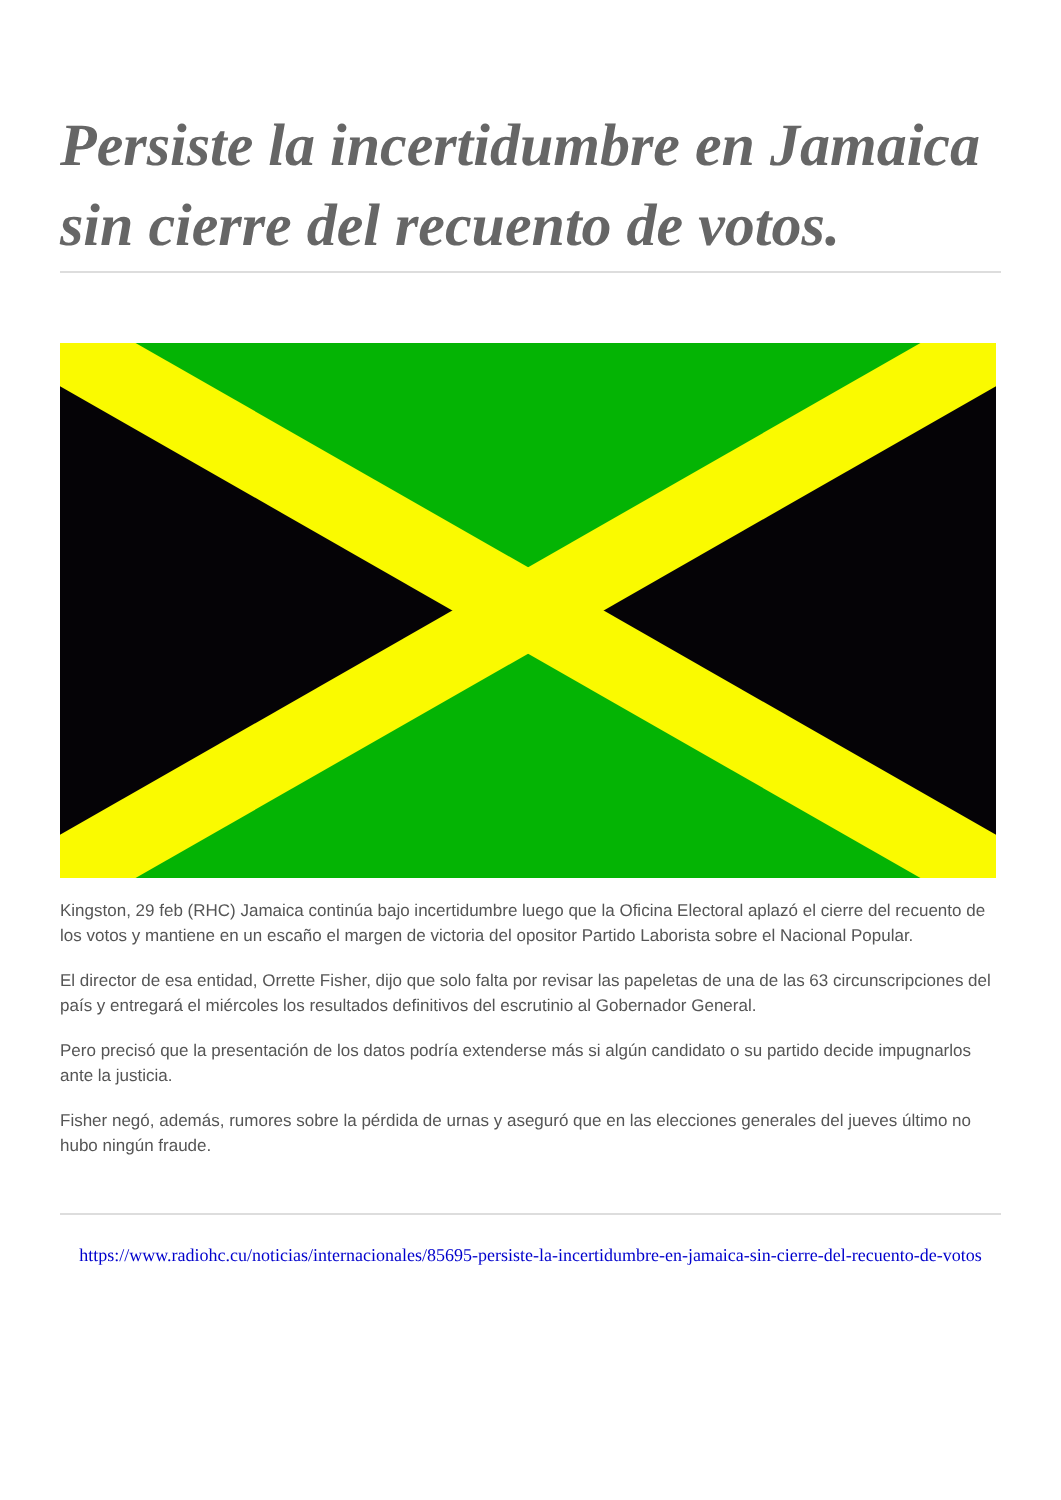Persiste la incertidumbre en Jamaica sin cierre del recuento de votos.
Kingston, 29 feb (RHC) Jamaica continúa bajo incertidumbre luego que la Oficina Electoral aplazó el cierre del recuento de los votos y mantiene en un escaño el margen de victoria del opositor Partido Laborista sobre el Nacional Popular.
El director de esa entidad, Orrette Fisher, dijo que solo falta por revisar las papeletas de una de las 63 circunscripciones del país y entregará el miércoles los resultados definitivos del escrutinio al Gobernador General.
Pero precisó que la presentación de los datos podría extenderse más si algún candidato o su partido decide impugnarlos ante la justicia.
Fisher negó, además, rumores sobre la pérdida de urnas y aseguró que en las elecciones generales del jueves último no hubo ningún fraude.
https://www.radiohc.cu/noticias/internacionales/85695-persiste-la-incertidumbre-en-jamaica-sin-cierre-del-recuento-de-votos